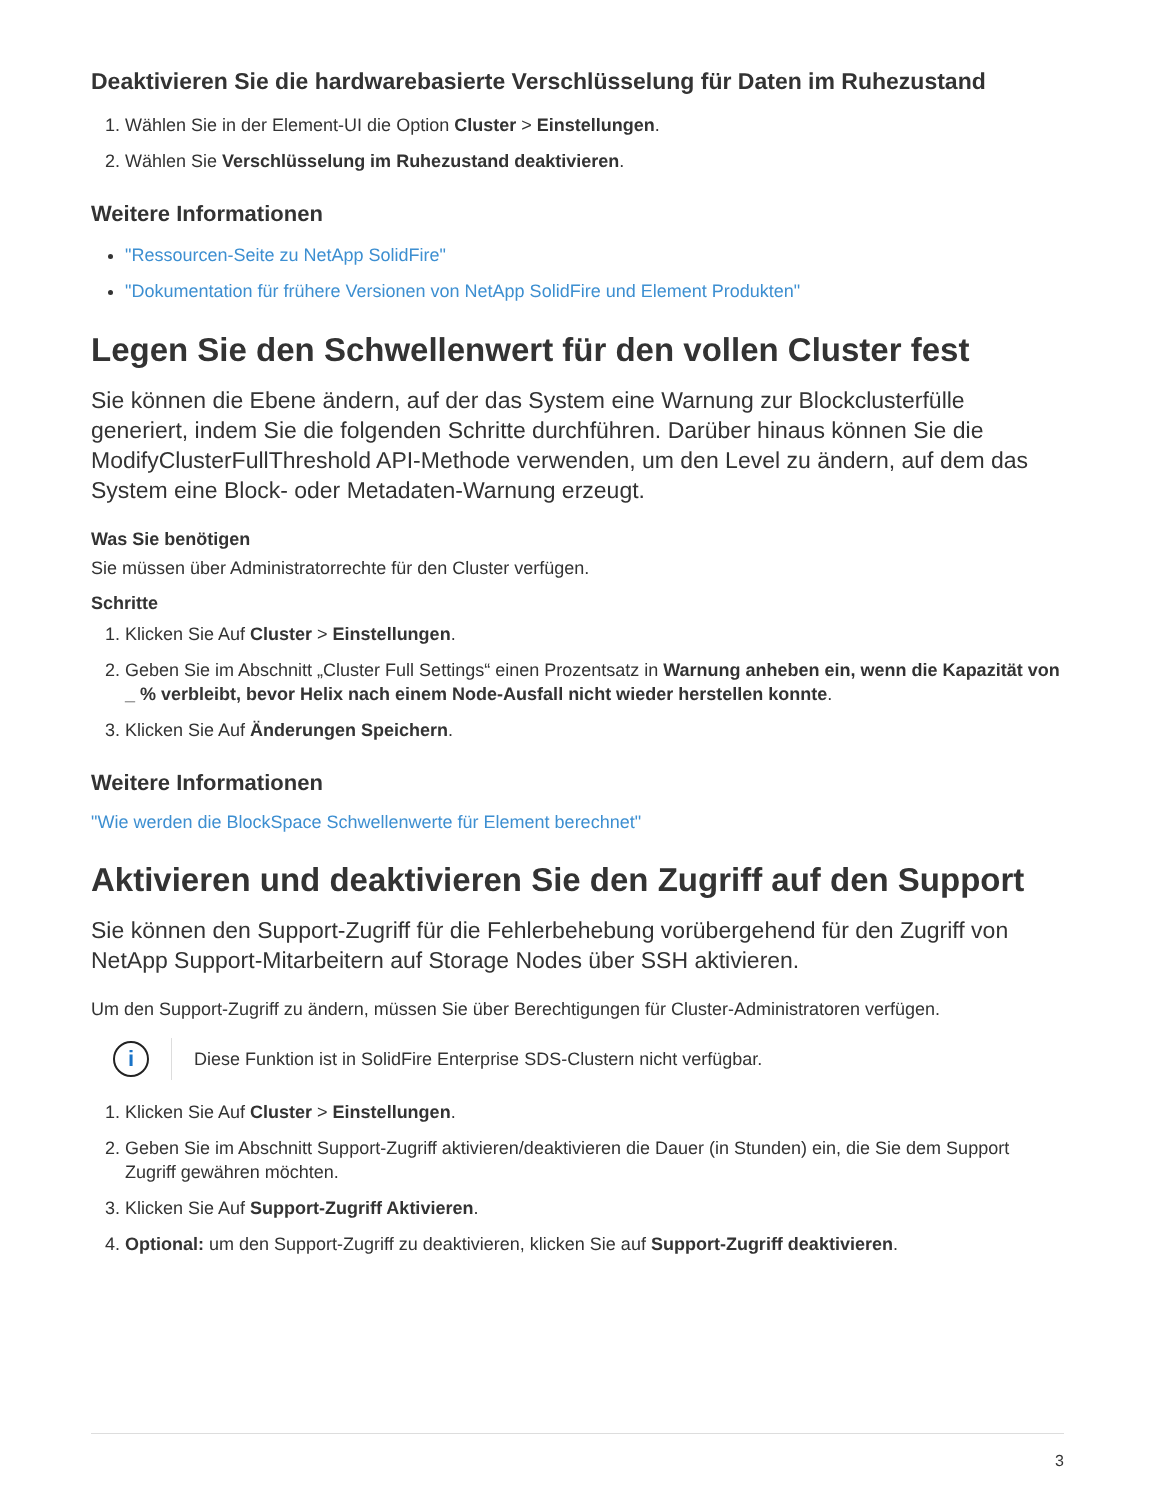Deaktivieren Sie die hardwarebasierte Verschlüsselung für Daten im Ruhezustand
1. Wählen Sie in der Element-UI die Option Cluster > Einstellungen.
2. Wählen Sie Verschlüsselung im Ruhezustand deaktivieren.
Weitere Informationen
"Ressourcen-Seite zu NetApp SolidFire"
"Dokumentation für frühere Versionen von NetApp SolidFire und Element Produkten"
Legen Sie den Schwellenwert für den vollen Cluster fest
Sie können die Ebene ändern, auf der das System eine Warnung zur Blockclusterfülle generiert, indem Sie die folgenden Schritte durchführen. Darüber hinaus können Sie die ModifyClusterFullThreshold API-Methode verwenden, um den Level zu ändern, auf dem das System eine Block- oder Metadaten-Warnung erzeugt.
Was Sie benötigen
Sie müssen über Administratorrechte für den Cluster verfügen.
Schritte
1. Klicken Sie Auf Cluster > Einstellungen.
2. Geben Sie im Abschnitt „Cluster Full Settings“ einen Prozentsatz in Warnung anheben ein, wenn die Kapazität von _ % verbleibt, bevor Helix nach einem Node-Ausfall nicht wieder herstellen konnte.
3. Klicken Sie Auf Änderungen Speichern.
Weitere Informationen
"Wie werden die BlockSpace Schwellenwerte für Element berechnet"
Aktivieren und deaktivieren Sie den Zugriff auf den Support
Sie können den Support-Zugriff für die Fehlerbehebung vorübergehend für den Zugriff von NetApp Support-Mitarbeitern auf Storage Nodes über SSH aktivieren.
Um den Support-Zugriff zu ändern, müssen Sie über Berechtigungen für Cluster-Administratoren verfügen.
i
Diese Funktion ist in SolidFire Enterprise SDS-Clustern nicht verfügbar.
1. Klicken Sie Auf Cluster > Einstellungen.
2. Geben Sie im Abschnitt Support-Zugriff aktivieren/deaktivieren die Dauer (in Stunden) ein, die Sie dem Support Zugriff gewähren möchten.
3. Klicken Sie Auf Support-Zugriff Aktivieren.
4. Optional: um den Support-Zugriff zu deaktivieren, klicken Sie auf Support-Zugriff deaktivieren.
3